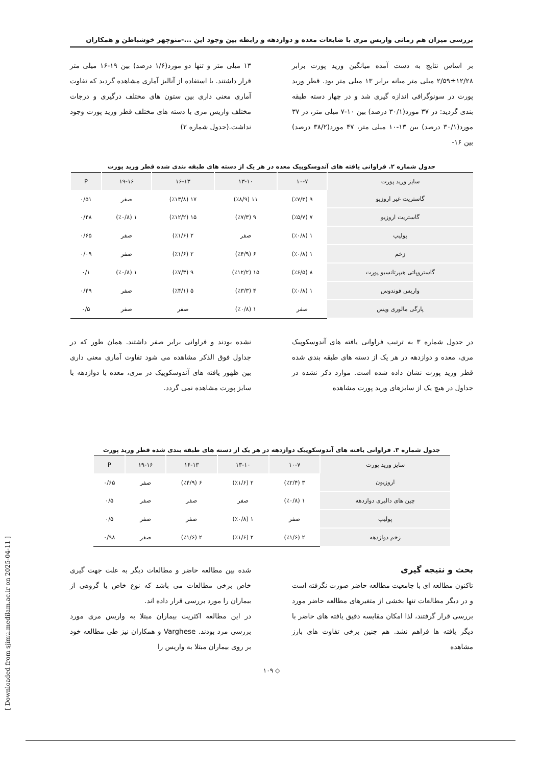بررسی میزان هم زمانی واریس مری با ضایعات معده و دوازدهه و رابطه بین وجود این ...-منوچهر خوشباطن و همکاران
بر اساس نتایج به دست آمده میانگین ورید پورت برابر ۱۲/۲۸±۲/۵۹ میلی متر میانه برابر ۱۳ میلی متر بود. قطر ورید پورت در سونوگرافی اندازه گیری شد و در چهار دسته طبقه بندی گردید: در ۳۷ مورد(۳۰/۱ درصد) بین ۱۰-۷ میلی متر، در ۳۷ مورد(۳۰/۱ درصد) بین ۱۳-۱۰ میلی متر، ۴۷ مورد(۳۸/۲ درصد) بین ۱۶-
۱۳ میلی متر و تنها دو مورد(۱/۶ درصد) بین ۱۹-۱۶ میلی متر قرار داشتند. با استفاده از آنالیز آماری مشاهده گردید که تفاوت آماری معنی داری بین ستون های مختلف درگیری و درجات مختلف واریس مری با دسته های مختلف قطر ورید پورت وجود نداشت.(جدول شماره ۲)
جدول شماره ۲. فراوانی یافته های آندوسکوپیک معده در هر یک از دسته های طبقه بندی شده قطر ورید پورت
| سایز ورید پورت | ۱۰-۷ | ۱۳-۱۰ | ۱۶-۱۳ | ۱۹-۱۶ | P |
| --- | --- | --- | --- | --- | --- |
| گاستریت غیر اروزیو | ۹ (٪۷/۳) | ۱۱ (٪۸/۹) | ۱۷ (٪۱۳/۸) | صفر | ۰/۵۱ |
| گاستریت اروزیو | ۷ (٪۵/۷) | ۹ (٪۷/۳) | ۱۵ (٪۱۲/۲) | ۱ (٪۰/۸) | ۰/۴۸ |
| پولیپ | ۱ (٪۰/۸) | صفر | ۲ (٪۱/۶) | صفر | ۰/۶۵ |
| زخم | ۱ (٪۰/۸) | ۶ (٪۴/۹) | ۲ (٪۱/۶) | صفر | ۰/۰۹ |
| گاستروپاتی هیپرتانسیو پورت | ۸ (٪۶/۵) | ۱۵ (٪۱۲/۲) | ۹ (٪۷/۳) | ۱ (٪۰/۸) | ۰/۱ |
| واریس فوندوس | ۱ (٪۰/۸) | ۴ (٪۳/۳) | ۵ (٪۴/۱) | صفر | ۰/۴۹ |
| پارگی مالوری ویس | صفر | ۱ (٪۰/۸) | صفر | صفر | ۰/۵ |
در جدول شماره ۳ به ترتیب فراوانی یافته های آندوسکوپیک مری، معده و دوازدهه در هر یک از دسته های طبقه بندی شده قطر ورید پورت نشان داده شده است. موارد ذکر نشده در جداول در هیچ یک از سایزهای ورید پورت مشاهده
نشده بودند و فراوانی برابر صفر داشتند. همان طور که در جداول فوق الذکر مشاهده می شود تفاوت آماری معنی داری بین ظهور یافته های آندوسکوپیک در مری، معده یا دوازدهه با سایز پورت مشاهده نمی گردد.
جدول شماره ۳. فراوانی یافته های آندوسکوپیک دوازدهه در هر یک از دسته های طبقه بندی شده قطر ورید پورت
| سایز ورید پورت | ۱۰-۷ | ۱۳-۱۰ | ۱۶-۱۳ | ۱۹-۱۶ | P |
| --- | --- | --- | --- | --- | --- |
| اروزیون | ۳ (٪۲/۴) | ۲ (٪۱/۶) | ۶ (٪۴/۹) | صفر | ۰/۶۵ |
| چین های دالبری دوازدهه | ۱ (٪۰/۸) | صفر | صفر | صفر | ۰/۵ |
| پولیپ | صفر | ۱ (٪۰/۸) | صفر | صفر | ۰/۵ |
| زخم دوازدهه | ۲ (٪۱/۶) | ۲ (٪۱/۶) | ۲ (٪۱/۶) | صفر | ۰/۹۸ |
بحث و نتیجه گیری
تاکنون مطالعه ای با جامعیت مطالعه حاضر صورت نگرفته است و در دیگر مطالعات تنها بخشی از متغیرهای مطالعه حاضر مورد بررسی قرار گرفتند، لذا امکان مقایسه دقیق یافته های حاضر با دیگر یافته ها فراهم نشد. هم چنین برخی تفاوت های بارز مشاهده
شده بین مطالعه حاضر و مطالعات دیگر به علت جهت گیری خاص برخی مطالعات می باشد که نوع خاص یا گروهی از بیماران را مورد بررسی قرار داده اند.
در این مطالعه اکثریت بیماران مبتلا به واریس مری مورد بررسی مرد بودند. Varghese و همکاران نیز طی مطالعه خود بر روی بیماران مبتلا به واریس را
◇ ۱۰۹
[ Downloaded from sjimu.medilam.ac.ir on 2025-04-11 ]